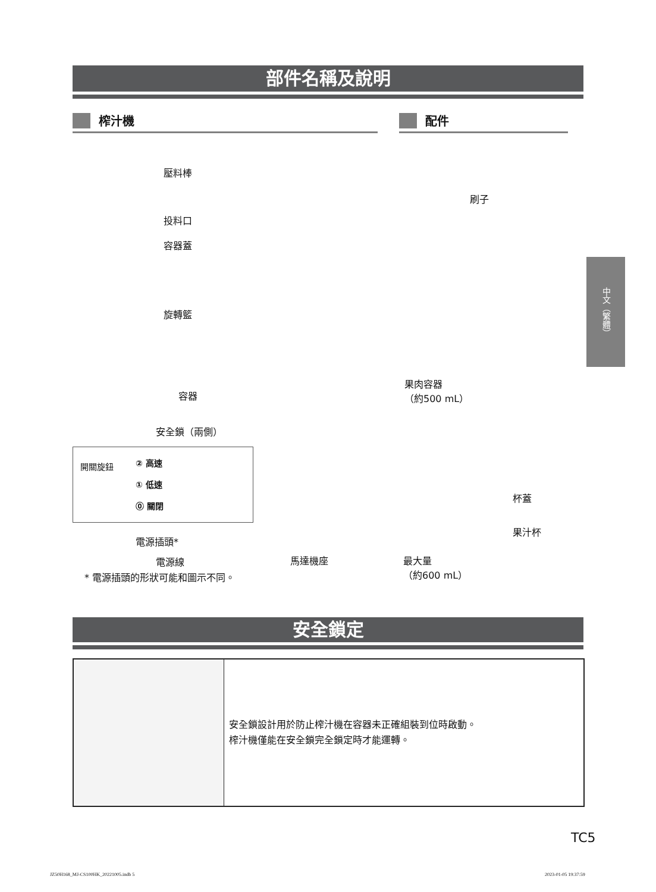部件名稱及說明
榨汁機 配件
壓料棒
投料口
容器蓋
旋轉籃
容器
果肉容器
（約500 mL）
刷子
安全鎖（兩側）
開關旋鈕 ② 高速
① 低速
⓪ 關閉
電源插頭*
電源線 馬達機座
* 電源插頭的形狀可能和圖示不同。
杯蓋
果汁杯
最大量
（約600 mL）
中文（繁體）
安全鎖定
安全鎖設計用於防止榨汁機在容器未正確組裝到位時啟動。
榨汁機僅能在安全鎖完全鎖定時才能運轉。
TC5
JZ50H168_MJ-CS100HK_20221005.indb 5 2023-01-05 19:37:59